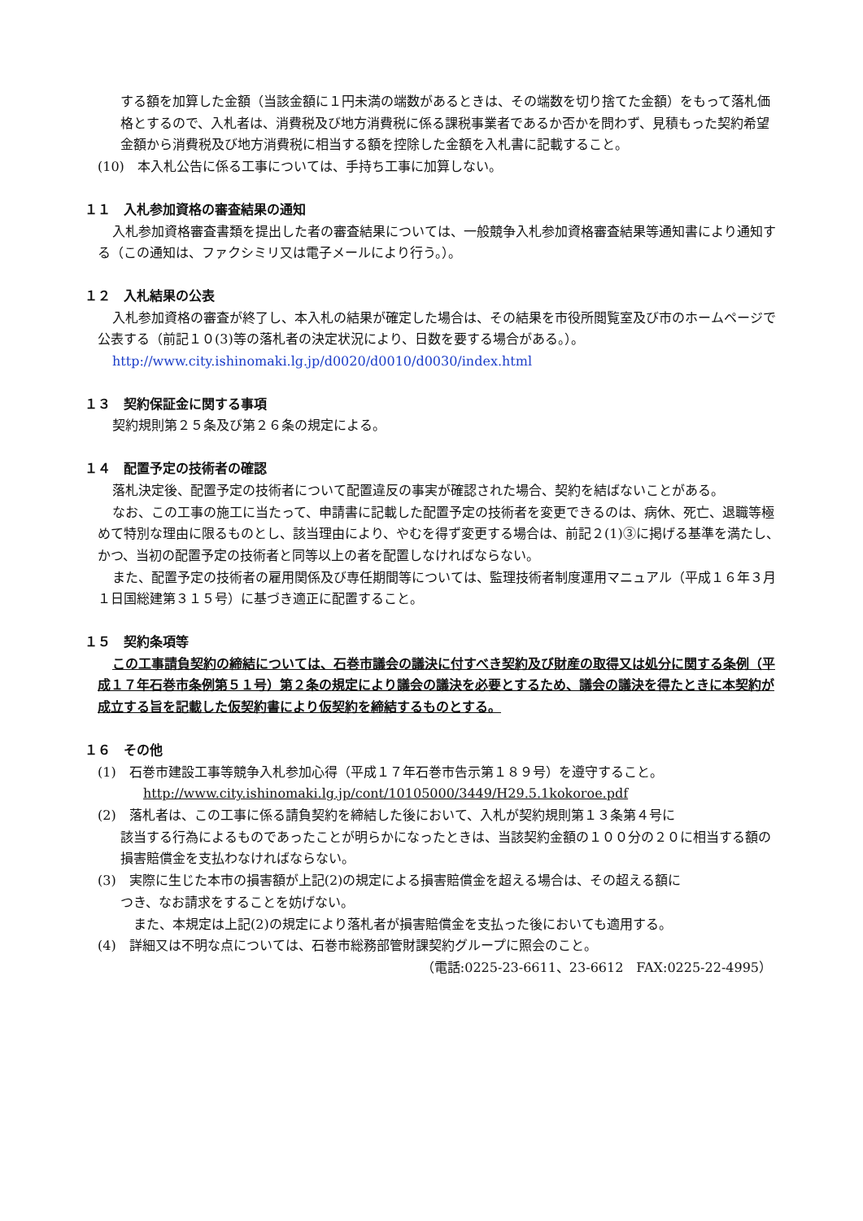する額を加算した金額（当該金額に１円未満の端数があるときは、その端数を切り捨てた金額）をもって落札価格とするので、入札者は、消費税及び地方消費税に係る課税事業者であるか否かを問わず、見積もった契約希望金額から消費税及び地方消費税に相当する額を控除した金額を入札書に記載すること。
(10)　本入札公告に係る工事については、手持ち工事に加算しない。
１１　入札参加資格の審査結果の通知
入札参加資格審査書類を提出した者の審査結果については、一般競争入札参加資格審査結果等通知書により通知する（この通知は、ファクシミリ又は電子メールにより行う。）。
１２　入札結果の公表
入札参加資格の審査が終了し、本入札の結果が確定した場合は、その結果を市役所閲覧室及び市のホームページで公表する（前記１０(3)等の落札者の決定状況により、日数を要する場合がある。）。
http://www.city.ishinomaki.lg.jp/d0020/d0010/d0030/index.html
１３　契約保証金に関する事項
契約規則第２５条及び第２６条の規定による。
１４　配置予定の技術者の確認
落札決定後、配置予定の技術者について配置違反の事実が確認された場合、契約を結ばないことがある。
なお、この工事の施工に当たって、申請書に記載した配置予定の技術者を変更できるのは、病休、死亡、退職等極めて特別な理由に限るものとし、該当理由により、やむを得ず変更する場合は、前記２(1)③に掲げる基準を満たし、かつ、当初の配置予定の技術者と同等以上の者を配置しなければならない。
また、配置予定の技術者の雇用関係及び専任期間等については、監理技術者制度運用マニュアル（平成１６年３月１日国総建第３１５号）に基づき適正に配置すること。
１５　契約条項等
この工事請負契約の締結については、石巻市議会の議決に付すべき契約及び財産の取得又は処分に関する条例（平成１７年石巻市条例第５１号）第２条の規定により議会の議決を必要とするため、議会の議決を得たときに本契約が成立する旨を記載した仮契約書により仮契約を締結するものとする。
１６　その他
(1)　石巻市建設工事等競争入札参加心得（平成１７年石巻市告示第１８９号）を遵守すること。
http://www.city.ishinomaki.lg.jp/cont/10105000/3449/H29.5.1kokoroe.pdf
(2)　落札者は、この工事に係る請負契約を締結した後において、入札が契約規則第１３条第４号に
該当する行為によるものであったことが明らかになったときは、当該契約金額の１００分の２０に相当する額の損害賠償金を支払わなければならない。
(3)　実際に生じた本市の損害額が上記(2)の規定による損害賠償金を超える場合は、その超える額に
つき、なお請求をすることを妨げない。
　また、本規定は上記(2)の規定により落札者が損害賠償金を支払った後においても適用する。
(4)　詳細又は不明な点については、石巻市総務部管財課契約グループに照会のこと。
（電話:0225-23-6611、23-6612　FAX:0225-22-4995）